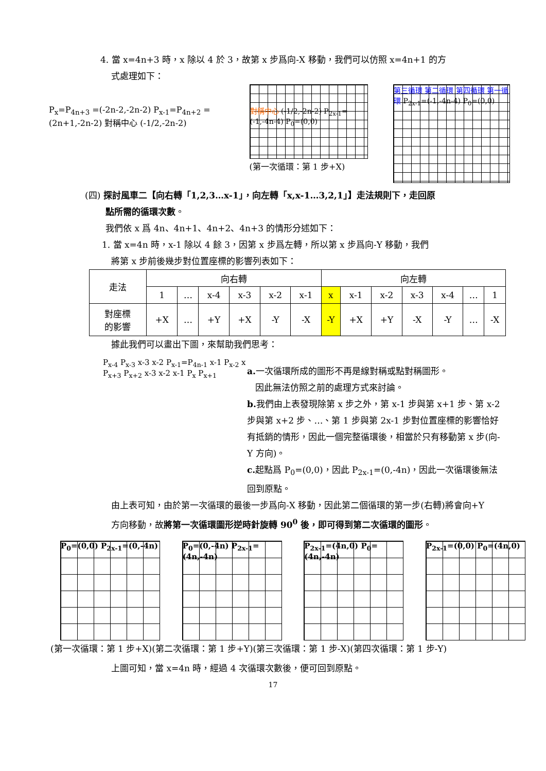4. 當 x=4n+3 時，x 除以 4 於 3，故第 x 步爲向-X 移動，我們可以仿照 x=4n+1 的方
式處理如下：
P<sub>x</sub>=P<sub>4n+3</sub> =(-2n-2,-2n-2) P<sub>x-1</sub>=P<sub>4n+2</sub> =(2n+1,-2n-2) 對稱中心 (-1/2,-2n-2)
對稱中心 (-1/2,-2n-2) P<sub>2x-1</sub>=(-1,-4n-4) P<sub>0</sub>=(0,0)
(第一次循環：第 1 步+X)
第三循環 第二循環 第四循環 第一循環 P<sub>2x-1</sub>=(-1,-4n-4) P<sub>0</sub>=(0,0)
(四) 探討風車二【向右轉「1,2,3…x-1」，向左轉「x,x-1…3,2,1」】走法規則下，走回原
點所需的循環次數。
我們依 x 爲 4n、4n+1、4n+2、4n+3 的情形分述如下：
1. 當 x=4n 時，x-1 除以 4 餘 3，因第 x 步爲左轉，所以第 x 步爲向-Y 移動，我們
將第 x 步前後幾步對位置座標的影響列表如下：
| 走法 | 向右轉 | | | | | | 向左轉 | | | | | | |
| | 1 | … | x-4 | x-3 | x-2 | x-1 | x | x-1 | x-2 | x-3 | x-4 | … | 1 |
| 對座標 的影響 | +X | … | +Y | +X | -Y | -X | -Y | +X | +Y | -X | -Y | … | -X |
據此我們可以畫出下圖，來幫助我們思考：
P<sub>x-4</sub> P<sub>x-3</sub> x-3 x-2 P<sub>x-1</sub>=P<sub>4n-1</sub> x-1 P<sub>x-2</sub> x P<sub>x+3</sub> P<sub>x+2</sub> x-3 x-2 x-1 P<sub>x</sub> P<sub>x+1</sub>
a. 一次循環所成的圖形不再是線對稱或點對稱圖形。
因此無法仿照之前的處理方式來討論。
b. 我們由上表發現除第 x 步之外，第 x-1 步與第 x+1 步、第 x-2 步與第 x+2 步、…、第 1 步與第 2x-1 步對位置座標的影響恰好有抵銷的情形，因此一個完整循環後，相當於只有移動第 x 步(向-Y 方向)。
c. 起點爲 P<sub>0</sub>=(0,0)，因此 P<sub>2x-1</sub>=(0,-4n)，因此一次循環後無法回到原點。
由上表可知，由於第一次循環的最後一步爲向-X 移動，因此第二個循環的第一步(右轉)將會向+Y 方向移動，故將第一次循環圖形逆時針旋轉 90<sup>0</sup> 後，即可得到第二次循環的圖形。
P<sub>0</sub>=(0,0) P<sub>2x-1</sub>=(0,-4n)
P<sub>0</sub>=(0,-4n) P<sub>2x-1</sub>=(4n,-4n)
P<sub>2x-1</sub>=(4n,0) P<sub>0</sub>=(4n,-4n)
P<sub>2x-1</sub>=(0,0) P<sub>0</sub>=(4n,0)
(第一次循環：第 1 步+X)(第二次循環：第 1 步+Y)(第三次循環：第 1 步-X)(第四次循環：第 1 步-Y)
上圖可知，當 x=4n 時，經過 4 次循環次數後，便可回到原點。
17